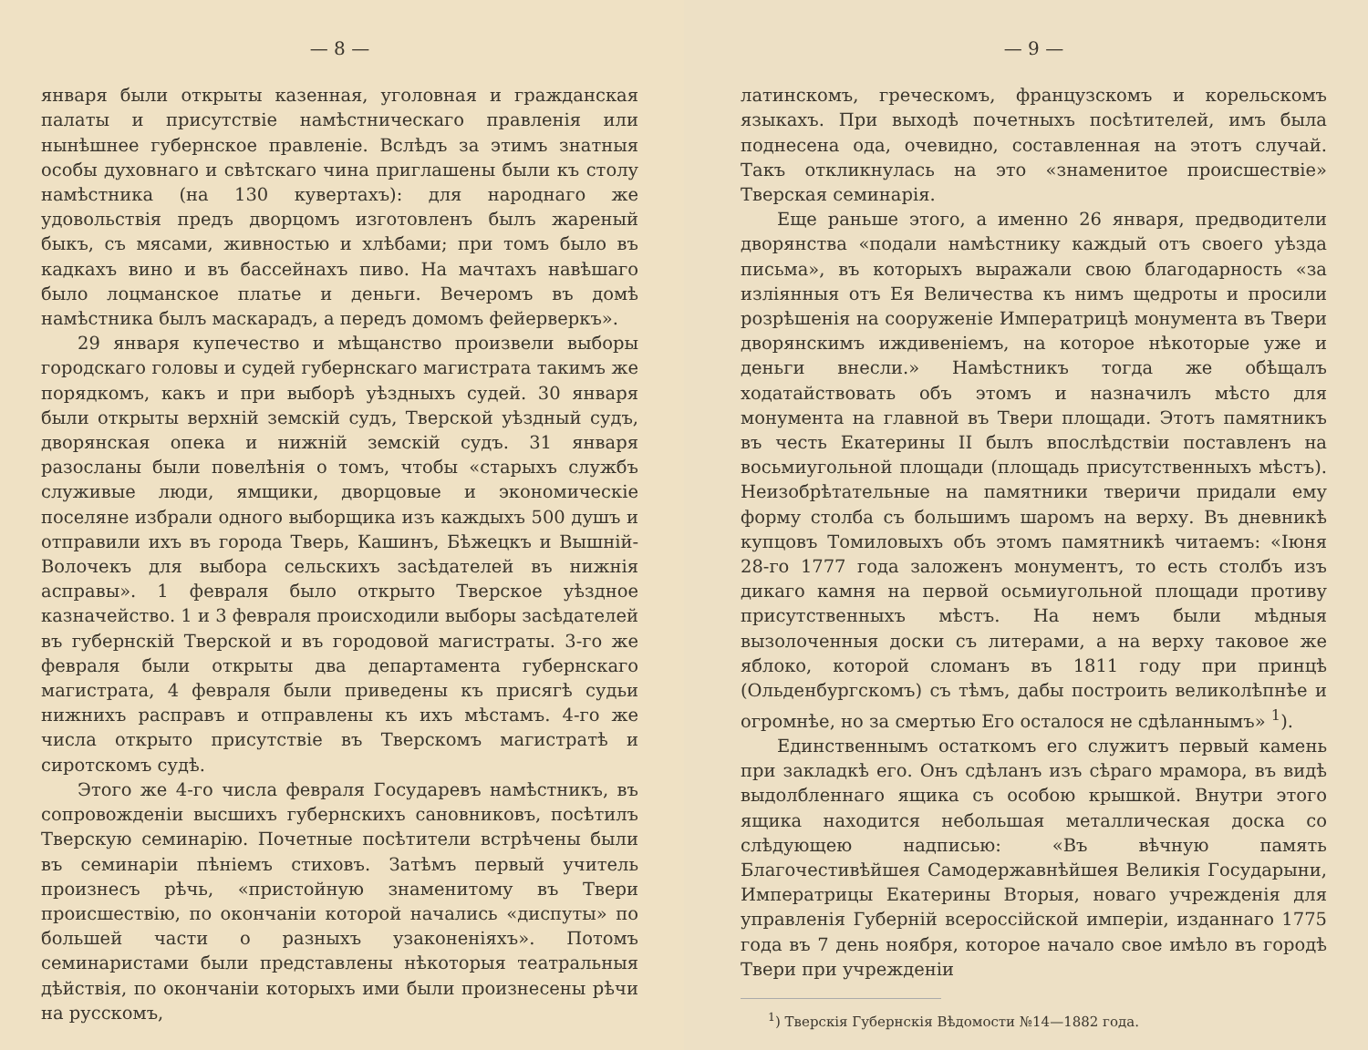— 8 —
января были открыты казенная, уголовная и гражданская палаты и присутствіе намѣстническаго правленія или нынѣшнее губернское правленіе. Вслѣдъ за этимъ знатныя особы духовнаго и свѣтскаго чина приглашены были къ столу намѣстника (на 130 кувертахъ): для народнаго же удовольствія предъ дворцомъ изготовленъ былъ жареный быкъ, съ мясами, живностью и хлѣбами; при томъ было въ кадкахъ вино и въ бассейнахъ пиво. На мачтахъ навѣшаго было лоцманское платье и деньги. Вечеромъ въ домѣ намѣстника былъ маскарадъ, а передъ домомъ фейерверкъ».
29 января купечество и мѣщанство произвели выборы городскаго головы и судей губернскаго магистрата такимъ же порядкомъ, какъ и при выборѣ уѣздныхъ судей. 30 января были открыты верхній земскій судъ, Тверской уѣздный судъ, дворянская опека и нижній земскій судъ. 31 января разосланы были повелѣнія о томъ, чтобы «старыхъ службъ служивые люди, ямщики, дворцовые и экономическіе поселяне избрали одного выборщика изъ каждыхъ 500 душъ и отправили ихъ въ города Тверь, Кашинъ, Бѣжецкъ и Вышній-Волочекъ для выбора сельскихъ засѣдателей въ нижнія асправы». 1 февраля было открыто Тверское уѣздное казначейство. 1 и 3 февраля происходили выборы засѣдателей въ губернскій Тверской и въ городовой магистраты. 3-го же февраля были открыты два департамента губернскаго магистрата, 4 февраля были приведены къ присягѣ судьи нижнихъ расправъ и отправлены къ ихъ мѣстамъ. 4-го же числа открыто присутствіе въ Тверскомъ магистратѣ и сиротскомъ судѣ.
Этого же 4-го числа февраля Государевъ намѣстникъ, въ сопровожденіи высшихъ губернскихъ сановниковъ, посѣтилъ Тверскую семинарію. Почетные посѣтители встрѣчены были въ семинаріи пѣніемъ стиховъ. Затѣмъ первый учитель произнесъ рѣчь, «пристойную знаменитому въ Твери происшествію, по окончаніи которой начались «диспуты» по большей части о разныхъ узаконеніяхъ». Потомъ семинаристами были представлены нѣкоторыя театральныя дѣйствія, по окончаніи которыхъ ими были произнесены рѣчи на русскомъ,
— 9 —
латинскомъ, греческомъ, французскомъ и корельскомъ языкахъ. При выходѣ почетныхъ посѣтителей, имъ была поднесена ода, очевидно, составленная на этотъ случай. Такъ откликнулась на это «знаменитое происшествіе» Тверская семинарія.
Еще раньше этого, а именно 26 января, предводители дворянства «подали намѣстнику каждый отъ своего уѣзда письма», въ которыхъ выражали свою благодарность «за изліянныя отъ Ея Величества къ нимъ щедроты и просили розрѣшенія на сооруженіе Императрицѣ монумента въ Твери дворянскимъ иждивеніемъ, на которое нѣкоторые уже и деньги внесли.» Намѣстникъ тогда же обѣщалъ ходатайствовать объ этомъ и назначилъ мѣсто для монумента на главной въ Твери площади. Этотъ памятникъ въ честь Екатерины II былъ впослѣдствіи поставленъ на восьмиугольной площади (площадь присутственныхъ мѣстъ). Неизобрѣтательные на памятники тверичи придали ему форму столба съ большимъ шаромъ на верху. Въ дневникѣ купцовъ Томиловыхъ объ этомъ памятникѣ читаемъ: «Іюня 28-го 1777 года заложенъ монументъ, то есть столбъ изъ дикаго камня на первой осьмиугольной площади противу присутственныхъ мѣстъ. На немъ были мѣдныя вызолоченныя доски съ литерами, а на верху таковое же яблоко, которой сломанъ въ 1811 году при принцѣ (Ольденбургскомъ) съ тѣмъ, дабы построить великолѣпнѣе и огромнѣе, но за смертью Его осталося не сдѣланнымъ» <sup>1</sup>).
Единственнымъ остаткомъ его служитъ первый камень при закладкѣ его. Онъ сдѣланъ изъ сѣраго мрамора, въ видѣ выдолбленнаго ящика съ особою крышкой. Внутри этого ящика находится небольшая металлическая доска со слѣдующею надписью: «Въ вѣчную память Благочестивѣйшея Самодержавнѣйшея Великія Государыни, Императрицы Екатерины Вторыя, новаго учрежденія для управленія Губерній всероссійской имперіи, изданнаго 1775 года въ 7 день ноября, которое начало свое имѣло въ городѣ Твери при учрежденіи
<sup>1</sup>) Тверскія Губернскія Вѣдомости №14—1882 года.